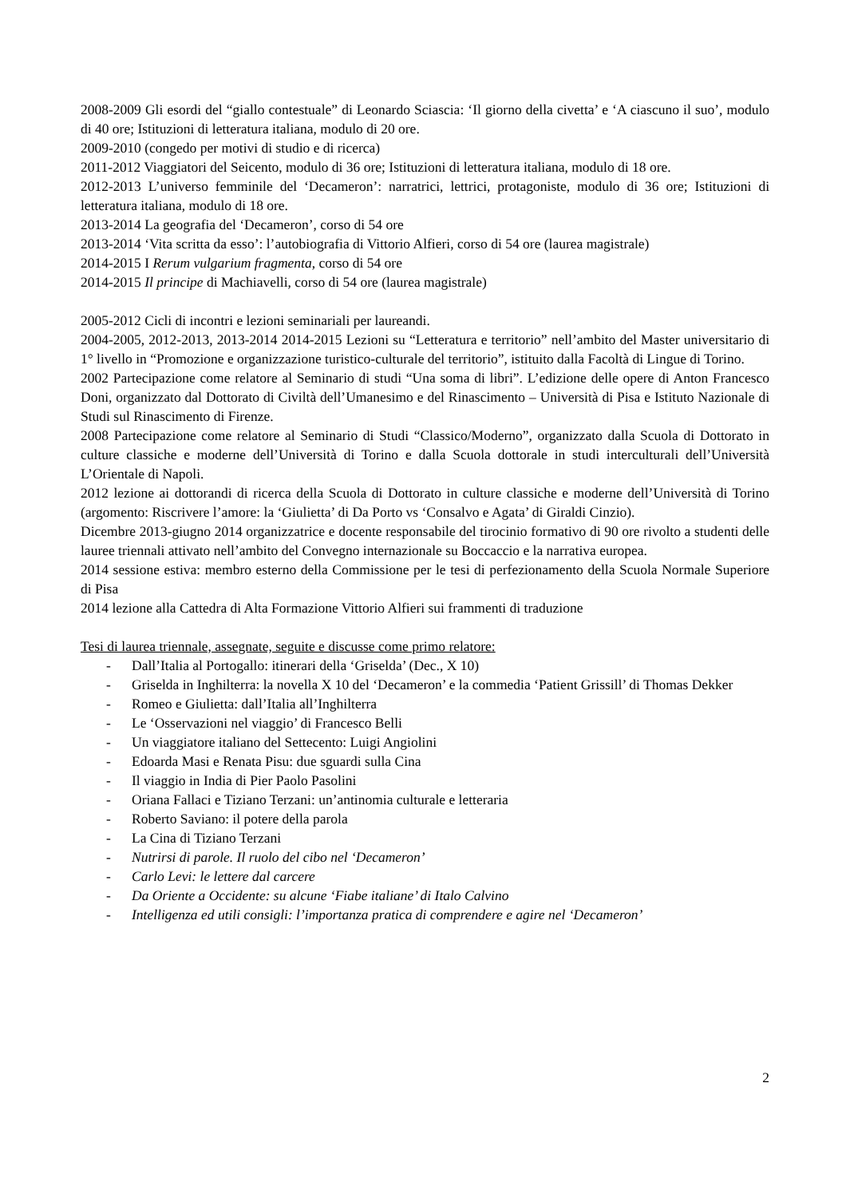2008-2009 Gli esordi del “giallo contestuale” di Leonardo Sciascia: ‘Il giorno della civetta’ e ‘A ciascuno il suo’, modulo di 40 ore; Istituzioni di letteratura italiana, modulo di 20 ore.
2009-2010 (congedo per motivi di studio e di ricerca)
2011-2012 Viaggiatori del Seicento, modulo di 36 ore; Istituzioni di letteratura italiana, modulo di 18 ore.
2012-2013 L’universo femminile del ‘Decameron’: narratrici, lettrici, protagoniste, modulo di 36 ore; Istituzioni di letteratura italiana, modulo di 18 ore.
2013-2014 La geografia del ‘Decameron’, corso di 54 ore
2013-2014 ‘Vita scritta da esso’: l’autobiografia di Vittorio Alfieri, corso di 54 ore (laurea magistrale)
2014-2015 I Rerum vulgarium fragmenta, corso di 54 ore
2014-2015 Il principe di Machiavelli, corso di 54 ore (laurea magistrale)
2005-2012 Cicli di incontri e lezioni seminariali per laureandi.
2004-2005, 2012-2013, 2013-2014 2014-2015 Lezioni su “Letteratura e territorio” nell’ambito del Master universitario di 1° livello in “Promozione e organizzazione turistico-culturale del territorio”, istituito dalla Facoltà di Lingue di Torino.
2002 Partecipazione come relatore al Seminario di studi “Una soma di libri”. L’edizione delle opere di Anton Francesco Doni, organizzato dal Dottorato di Civiltà dell’Umanesimo e del Rinascimento – Università di Pisa e Istituto Nazionale di Studi sul Rinascimento di Firenze.
2008 Partecipazione come relatore al Seminario di Studi “Classico/Moderno”, organizzato dalla Scuola di Dottorato in culture classiche e moderne dell’Università di Torino e dalla Scuola dottorale in studi interculturali dell’Università L’Orientale di Napoli.
2012 lezione ai dottorandi di ricerca della Scuola di Dottorato in culture classiche e moderne dell’Università di Torino (argomento: Riscrivere l’amore: la ‘Giulietta’ di Da Porto vs ‘Consalvo e Agata’ di Giraldi Cinzio).
Dicembre 2013-giugno 2014 organizzatrice e docente responsabile del tirocinio formativo di 90 ore rivolto a studenti delle lauree triennali attivato nell’ambito del Convegno internazionale su Boccaccio e la narrativa europea.
2014 sessione estiva: membro esterno della Commissione per le tesi di perfezionamento della Scuola Normale Superiore di Pisa
2014 lezione alla Cattedra di Alta Formazione Vittorio Alfieri sui frammenti di traduzione
Tesi di laurea triennale, assegnate, seguite e discusse come primo relatore:
- Dall’Italia al Portogallo: itinerari della ‘Griselda’ (Dec., X 10)
- Griselda in Inghilterra: la novella X 10 del ‘Decameron’ e la commedia ‘Patient Grissill’ di Thomas Dekker
- Romeo e Giulietta: dall’Italia all’Inghilterra
- Le ‘Osservazioni nel viaggio’ di Francesco Belli
- Un viaggiatore italiano del Settecento: Luigi Angiolini
- Edoarda Masi e Renata Pisu: due sguardi sulla Cina
- Il viaggio in India di Pier Paolo Pasolini
- Oriana Fallaci e Tiziano Terzani: un’antinomia culturale e letteraria
- Roberto Saviano: il potere della parola
- La Cina di Tiziano Terzani
- Nutrirsi di parole. Il ruolo del cibo nel ‘Decameron’
- Carlo Levi: le lettere dal carcere
- Da Oriente a Occidente: su alcune ‘Fiabe italiane’ di Italo Calvino
- Intelligenza ed utili consigli: l’importanza pratica di comprendere e agire nel ‘Decameron’
2